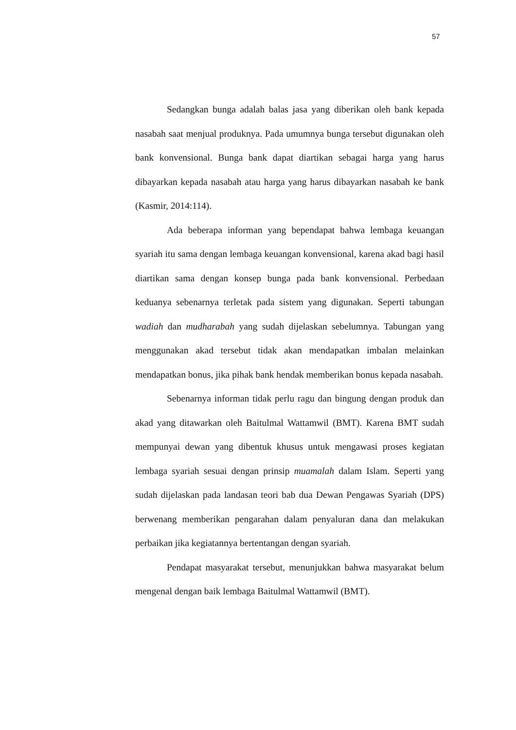57
Sedangkan bunga adalah balas jasa yang diberikan oleh bank kepada nasabah saat menjual produknya. Pada umumnya bunga tersebut digunakan oleh bank konvensional. Bunga bank dapat diartikan sebagai harga yang harus dibayarkan kepada nasabah atau harga yang harus dibayarkan nasabah ke bank (Kasmir, 2014:114).
Ada beberapa informan yang bependapat bahwa lembaga keuangan syariah itu sama dengan lembaga keuangan konvensional, karena akad bagi hasil diartikan sama dengan konsep bunga pada bank konvensional. Perbedaan keduanya sebenarnya terletak pada sistem yang digunakan. Seperti tabungan wadiah dan mudharabah yang sudah dijelaskan sebelumnya. Tabungan yang menggunakan akad tersebut tidak akan mendapatkan imbalan melainkan mendapatkan bonus, jika pihak bank hendak memberikan bonus kepada nasabah.
Sebenarnya informan tidak perlu ragu dan bingung dengan produk dan akad yang ditawarkan oleh Baitulmal Wattamwil (BMT). Karena BMT sudah mempunyai dewan yang dibentuk khusus untuk mengawasi proses kegiatan lembaga syariah sesuai dengan prinsip muamalah dalam Islam. Seperti yang sudah dijelaskan pada landasan teori bab dua Dewan Pengawas Syariah (DPS) berwenang memberikan pengarahan dalam penyaluran dana dan melakukan perbaikan jika kegiatannya bertentangan dengan syariah.
Pendapat masyarakat tersebut, menunjukkan bahwa masyarakat belum mengenal dengan baik lembaga Baitulmal Wattamwil (BMT).